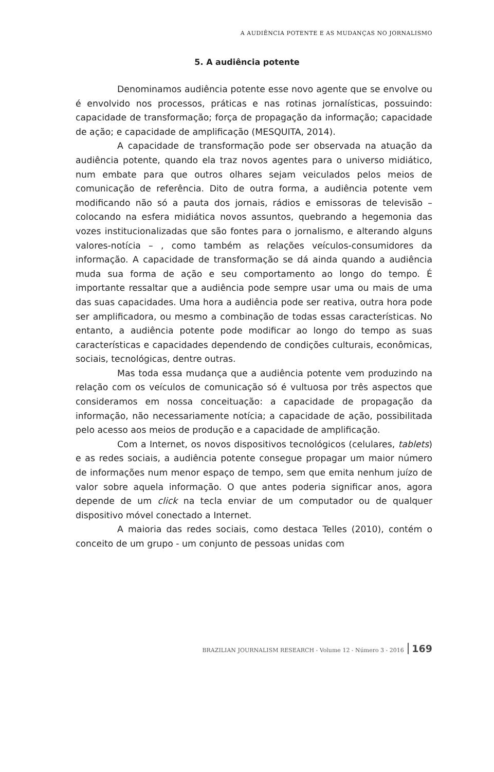A AUDIÊNCIA POTENTE E AS MUDANÇAS NO JORNALISMO
5. A audiência potente
Denominamos audiência potente esse novo agente que se envolve ou é envolvido nos processos, práticas e nas rotinas jornalísticas, possuindo: capacidade de transformação; força de propagação da informação; capacidade de ação; e capacidade de amplificação (MESQUITA, 2014).
A capacidade de transformação pode ser observada na atuação da audiência potente, quando ela traz novos agentes para o universo midiático, num embate para que outros olhares sejam veiculados pelos meios de comunicação de referência. Dito de outra forma, a audiência potente vem modificando não só a pauta dos jornais, rádios e emissoras de televisão – colocando na esfera midiática novos assuntos, quebrando a hegemonia das vozes institucionalizadas que são fontes para o jornalismo, e alterando alguns valores-notícia – , como também as relações veículos-consumidores da informação. A capacidade de transformação se dá ainda quando a audiência muda sua forma de ação e seu comportamento ao longo do tempo. É importante ressaltar que a audiência pode sempre usar uma ou mais de uma das suas capacidades. Uma hora a audiência pode ser reativa, outra hora pode ser amplificadora, ou mesmo a combinação de todas essas características. No entanto, a audiência potente pode modificar ao longo do tempo as suas características e capacidades dependendo de condições culturais, econômicas, sociais, tecnológicas, dentre outras.
Mas toda essa mudança que a audiência potente vem produzindo na relação com os veículos de comunicação só é vultuosa por três aspectos que consideramos em nossa conceituação: a capacidade de propagação da informação, não necessariamente notícia; a capacidade de ação, possibilitada pelo acesso aos meios de produção e a capacidade de amplificação.
Com a Internet, os novos dispositivos tecnológicos (celulares, tablets) e as redes sociais, a audiência potente consegue propagar um maior número de informações num menor espaço de tempo, sem que emita nenhum juízo de valor sobre aquela informação. O que antes poderia significar anos, agora depende de um click na tecla enviar de um computador ou de qualquer dispositivo móvel conectado a Internet.
A maioria das redes sociais, como destaca Telles (2010), contém o conceito de um grupo - um conjunto de pessoas unidas com
BRAZILIAN JOURNALISM RESEARCH - Volume 12 - Número 3 - 2016 169